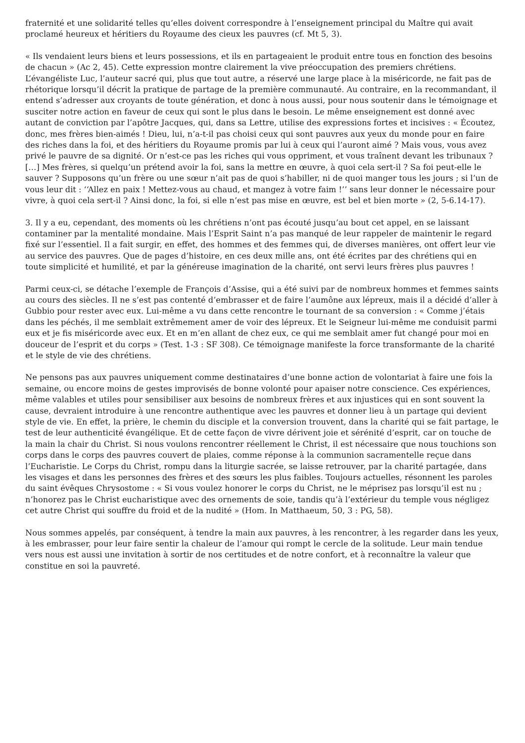fraternité et une solidarité telles qu’elles doivent correspondre à l’enseignement principal du Maître qui avait proclamé heureux et héritiers du Royaume des cieux les pauvres (cf. Mt 5, 3).
« Ils vendaient leurs biens et leurs possessions, et ils en partageaient le produit entre tous en fonction des besoins de chacun » (Ac 2, 45). Cette expression montre clairement la vive préoccupation des premiers chrétiens. L’évangéliste Luc, l’auteur sacré qui, plus que tout autre, a réservé une large place à la miséricorde, ne fait pas de rhétorique lorsqu’il décrit la pratique de partage de la première communauté. Au contraire, en la recommandant, il entend s’adresser aux croyants de toute génération, et donc à nous aussi, pour nous soutenir dans le témoignage et susciter notre action en faveur de ceux qui sont le plus dans le besoin. Le même enseignement est donné avec autant de conviction par l’apôtre Jacques, qui, dans sa Lettre, utilise des expressions fortes et incisives : « Écoutez, donc, mes frères bien-aimés ! Dieu, lui, n’a-t-il pas choisi ceux qui sont pauvres aux yeux du monde pour en faire des riches dans la foi, et des héritiers du Royaume promis par lui à ceux qui l’auront aimé ? Mais vous, vous avez privé le pauvre de sa dignité. Or n’est-ce pas les riches qui vous oppriment, et vous traînent devant les tribunaux ? […] Mes frères, si quelqu’un prétend avoir la foi, sans la mettre en œuvre, à quoi cela sert-il ? Sa foi peut-elle le sauver ? Supposons qu’un frère ou une sœur n’ait pas de quoi s’habiller, ni de quoi manger tous les jours ; si l’un de vous leur dit : ‘‘Allez en paix ! Mettez-vous au chaud, et mangez à votre faim !’’ sans leur donner le nécessaire pour vivre, à quoi cela sert-il ? Ainsi donc, la foi, si elle n’est pas mise en œuvre, est bel et bien morte » (2, 5-6.14-17).
3. Il y a eu, cependant, des moments où les chrétiens n’ont pas écouté jusqu’au bout cet appel, en se laissant contaminer par la mentalité mondaine. Mais l’Esprit Saint n’a pas manqué de leur rappeler de maintenir le regard fixé sur l’essentiel. Il a fait surgir, en effet, des hommes et des femmes qui, de diverses manières, ont offert leur vie au service des pauvres. Que de pages d’histoire, en ces deux mille ans, ont été écrites par des chrétiens qui en toute simplicité et humilité, et par la généreuse imagination de la charité, ont servi leurs frères plus pauvres !
Parmi ceux-ci, se détache l’exemple de François d’Assise, qui a été suivi par de nombreux hommes et femmes saints au cours des siècles. Il ne s’est pas contenté d’embrasser et de faire l’aumône aux lépreux, mais il a décidé d’aller à Gubbio pour rester avec eux. Lui-même a vu dans cette rencontre le tournant de sa conversion : « Comme j’étais dans les péchés, il me semblait extrêmement amer de voir des lépreux. Et le Seigneur lui-même me conduisit parmi eux et je fis miséricorde avec eux. Et en m’en allant de chez eux, ce qui me semblait amer fut changé pour moi en douceur de l’esprit et du corps » (Test. 1-3 : SF 308). Ce témoignage manifeste la force transformante de la charité et le style de vie des chrétiens.
Ne pensons pas aux pauvres uniquement comme destinataires d’une bonne action de volontariat à faire une fois la semaine, ou encore moins de gestes improvisés de bonne volonté pour apaiser notre conscience. Ces expériences, même valables et utiles pour sensibiliser aux besoins de nombreux frères et aux injustices qui en sont souvent la cause, devraient introduire à une rencontre authentique avec les pauvres et donner lieu à un partage qui devient style de vie. En effet, la prière, le chemin du disciple et la conversion trouvent, dans la charité qui se fait partage, le test de leur authenticité évangélique. Et de cette façon de vivre dérivent joie et sérénité d’esprit, car on touche de la main la chair du Christ. Si nous voulons rencontrer réellement le Christ, il est nécessaire que nous touchions son corps dans le corps des pauvres couvert de plaies, comme réponse à la communion sacramentelle reçue dans l’Eucharistie. Le Corps du Christ, rompu dans la liturgie sacrée, se laisse retrouver, par la charité partagée, dans les visages et dans les personnes des frères et des sœurs les plus faibles. Toujours actuelles, résonnent les paroles du saint évêques Chrysostome : « Si vous voulez honorer le corps du Christ, ne le méprisez pas lorsqu’il est nu ; n’honorez pas le Christ eucharistique avec des ornements de soie, tandis qu’à l’extérieur du temple vous négligez cet autre Christ qui souffre du froid et de la nudité » (Hom. In Matthaeum, 50, 3 : PG, 58).
Nous sommes appelés, par conséquent, à tendre la main aux pauvres, à les rencontrer, à les regarder dans les yeux, à les embrasser, pour leur faire sentir la chaleur de l’amour qui rompt le cercle de la solitude. Leur main tendue vers nous est aussi une invitation à sortir de nos certitudes et de notre confort, et à reconnaître la valeur que constitue en soi la pauvreté.